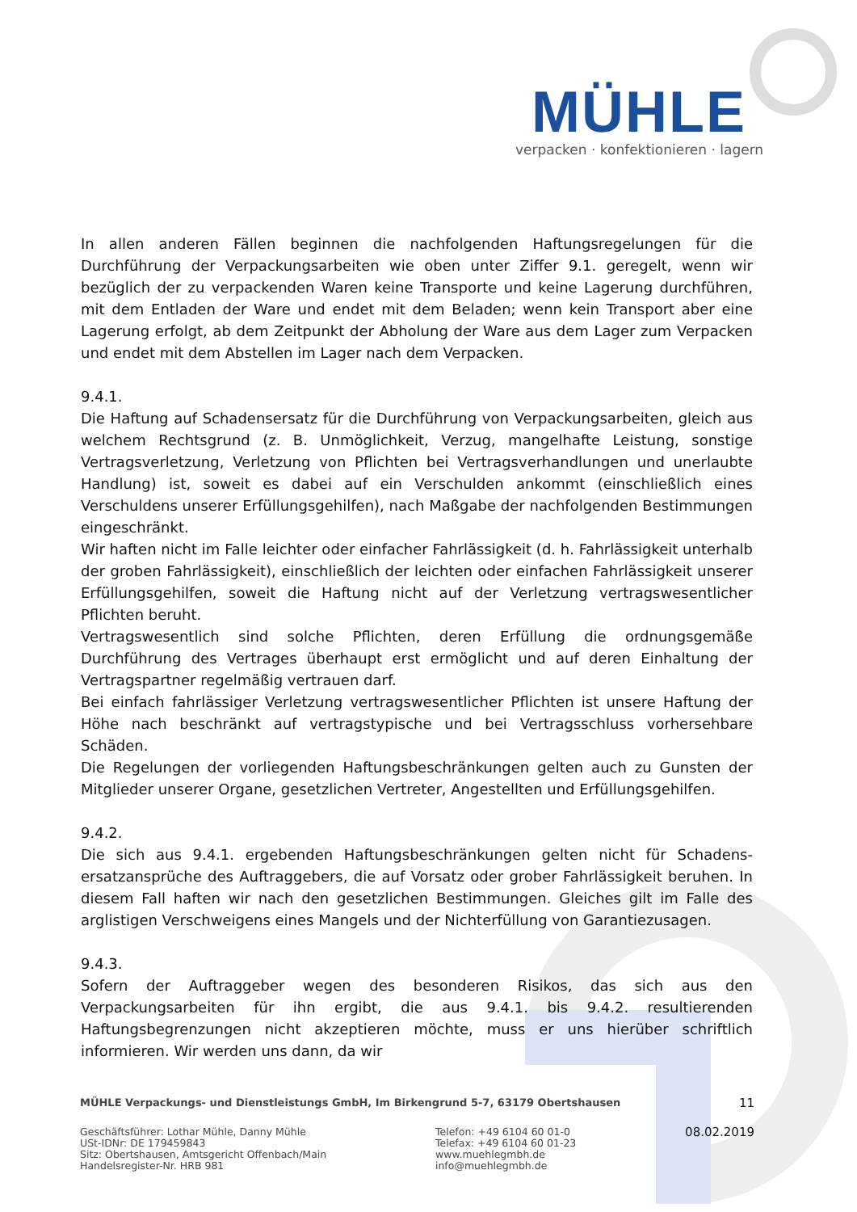MÜHLE
verpacken · konfektionieren · lagern
In allen anderen Fällen beginnen die nachfolgenden Haftungsregelungen für die Durchführung der Verpackungsarbeiten wie oben unter Ziffer 9.1. geregelt, wenn wir bezüglich der zu verpackenden Waren keine Transporte und keine Lagerung durchführen, mit dem Entladen der Ware und endet mit dem Beladen; wenn kein Transport aber eine Lagerung erfolgt, ab dem Zeitpunkt der Abholung der Ware aus dem Lager zum Verpacken und endet mit dem Abstellen im Lager nach dem Verpacken.
9.4.1.
Die Haftung auf Schadensersatz für die Durchführung von Verpackungsarbeiten, gleich aus welchem Rechtsgrund (z. B. Unmöglichkeit, Verzug, mangelhafte Leistung, sonstige Vertragsverletzung, Verletzung von Pflichten bei Vertragsverhandlungen und unerlaubte Handlung) ist, soweit es dabei auf ein Verschulden ankommt (einschließlich eines Verschuldens unserer Erfüllungsgehilfen), nach Maßgabe der nachfolgenden Bestimmungen eingeschränkt.
Wir haften nicht im Falle leichter oder einfacher Fahrlässigkeit (d. h. Fahrlässigkeit unterhalb der groben Fahrlässigkeit), einschließlich der leichten oder einfachen Fahrlässigkeit unserer Erfüllungsgehilfen, soweit die Haftung nicht auf der Verletzung vertragswesentlicher Pflichten beruht.
Vertragswesentlich sind solche Pflichten, deren Erfüllung die ordnungsgemäße Durchführung des Vertrages überhaupt erst ermöglicht und auf deren Einhaltung der Vertragspartner regelmäßig vertrauen darf.
Bei einfach fahrlässiger Verletzung vertragswesentlicher Pflichten ist unsere Haftung der Höhe nach beschränkt auf vertragstypische und bei Vertragsschluss vorhersehbare Schäden.
Die Regelungen der vorliegenden Haftungsbeschränkungen gelten auch zu Gunsten der Mitglieder unserer Organe, gesetzlichen Vertreter, Angestellten und Erfüllungsgehilfen.
9.4.2.
Die sich aus 9.4.1. ergebenden Haftungsbeschränkungen gelten nicht für Schadens­ersatzansprüche des Auftraggebers, die auf Vorsatz oder grober Fahrlässigkeit beruhen. In diesem Fall haften wir nach den gesetzlichen Bestimmungen. Gleiches gilt im Falle des arglistigen Verschweigens eines Mangels und der Nichterfüllung von Garantiezusagen.
9.4.3.
Sofern der Auftraggeber wegen des besonderen Risikos, das sich aus den Verpackungsarbeiten für ihn ergibt, die aus 9.4.1. bis 9.4.2. resultierenden Haftungsbegrenzungen nicht akzeptieren möchte, muss er uns hierüber schriftlich informieren. Wir werden uns dann, da wir
MÜHLE Verpackungs- und Dienstleistungs GmbH, Im Birkengrund 5-7, 63179 Obertshausen 11
Geschäftsführer: Lothar Mühle, Danny Mühle
USt-IDNr: DE 179459843
Sitz: Obertshausen, Amtsgericht Offenbach/Main
Handelsregister-Nr. HRB 981
Telefon: +49 6104 60 01-0
Telefax: +49 6104 60 01-23
www.muehlegmbh.de
info@muehlegmbh.de
08.02.2019